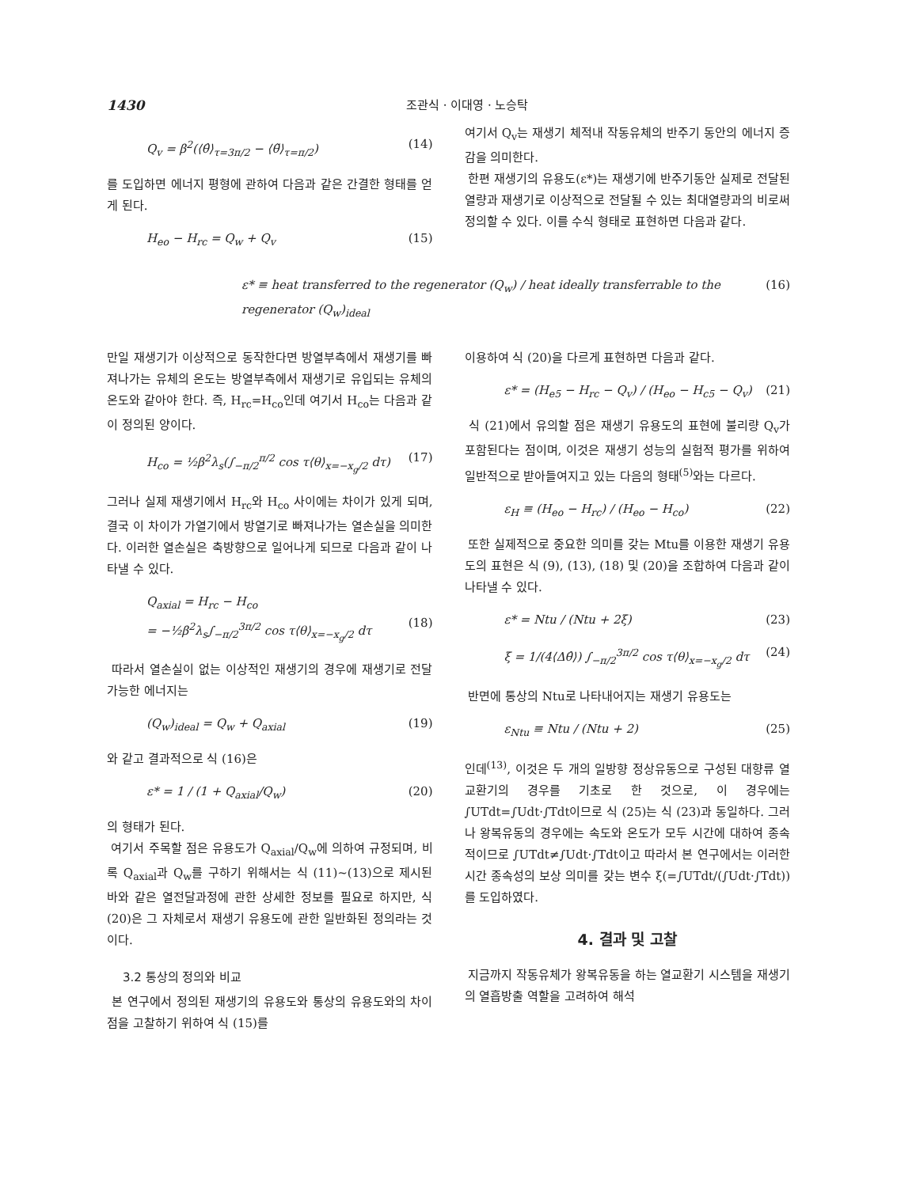1430 조관식 · 이대영 · 노승탁
Q<sub>v</sub> = β<sup>2</sup>(⟨θ̂⟩<sub>τ=3π/2</sub> − ⟨θ̃⟩<sub>τ=π/2</sub>) (14)
를 도입하면 에너지 평형에 관하여 다음과 같은 간결한 형태를 얻게 된다.
H<sub>eo</sub> − H<sub>rc</sub> = Q<sub>w</sub> + Q<sub>v</sub> (15)
여기서 Q<sub>v</sub>는 재생기 체적내 작동유체의 반주기 동안의 에너지 증감을 의미한다.
한편 재생기의 유용도(ε*)는 재생기에 반주기동안 실제로 전달된 열량과 재생기로 이상적으로 전달될 수 있는 최대열량과의 비로써 정의할 수 있다. 이를 수식 형태로 표현하면 다음과 같다.
ε* ≡ heat transferred to the regenerator (Q<sub>w</sub>) / heat ideally transferrable to the regenerator (Q<sub>w</sub>)<sub>ideal</sub> (16)
만일 재생기가 이상적으로 동작한다면 방열부측에서 재생기를 빠져나가는 유체의 온도는 방열부측에서 재생기로 유입되는 유체의 온도와 같아야 한다. 즉, H<sub>rc</sub>=H<sub>co</sub>인데 여기서 H<sub>co</sub>는 다음과 같이 정의된 양이다.
H<sub>co</sub> = ½β<sup>2</sup>λ<sub>s</sub>(∫<sub>−π/2</sub><sup>π/2</sup> cos τ⟨θ⟩<sub>x=−x<sub>g</sub>/2</sub> dτ) (17)
그러나 실제 재생기에서 H<sub>rc</sub>와 H<sub>co</sub> 사이에는 차이가 있게 되며, 결국 이 차이가 가열기에서 방열기로 빠져나가는 열손실을 의미한다. 이러한 열손실은 축방향으로 일어나게 되므로 다음과 같이 나타낼 수 있다.
Q<sub>axial</sub> = H<sub>rc</sub> − H<sub>co</sub>
= −½β<sup>2</sup>λ<sub>s</sub>∫<sub>−π/2</sub><sup>3π/2</sup> cos τ⟨θ⟩<sub>x=−x<sub>g</sub>/2</sub> dτ
(18)
따라서 열손실이 없는 이상적인 재생기의 경우에 재생기로 전달가능한 에너지는
(Q<sub>w</sub>)<sub>ideal</sub> = Q<sub>w</sub> + Q<sub>axial</sub> (19)
와 같고 결과적으로 식 (16)은
ε* = 1 / (1 + Q<sub>axial</sub>/Q<sub>w</sub>) (20)
의 형태가 된다.
여기서 주목할 점은 유용도가 Q<sub>axial</sub>/Q<sub>w</sub>에 의하여 규정되며, 비록 Q<sub>axial</sub>과 Q<sub>w</sub>를 구하기 위해서는 식 (11)~(13)으로 제시된 바와 같은 열전달과정에 관한 상세한 정보를 필요로 하지만, 식 (20)은 그 자체로서 재생기 유용도에 관한 일반화된 정의라는 것이다.
3.2 통상의 정의와 비교
본 연구에서 정의된 재생기의 유용도와 통상의 유용도와의 차이점을 고찰하기 위하여 식 (15)를
이용하여 식 (20)을 다르게 표현하면 다음과 같다.
ε* = (H<sub>e5</sub> − H<sub>rc</sub> − Q<sub>v</sub>) / (H<sub>eo</sub> − H<sub>c5</sub> − Q<sub>v</sub>) (21)
식 (21)에서 유의할 점은 재생기 유용도의 표현에 불리량 Q<sub>v</sub>가 포함된다는 점이며, 이것은 재생기 성능의 실험적 평가를 위하여 일반적으로 받아들여지고 있는 다음의 형태<sup>(5)</sup>와는 다르다.
ε<sub>H</sub> ≡ (H<sub>eo</sub> − H<sub>rc</sub>) / (H<sub>eo</sub> − H<sub>co</sub>) (22)
또한 실제적으로 중요한 의미를 갖는 Mtu를 이용한 재생기 유용도의 표현은 식 (9), (13), (18) 및 (20)을 조합하여 다음과 같이 나타낼 수 있다.
ε* = Ntu / (Ntu + 2ξ) (23)
ξ = 1/(4⟨Δθ̂⟩) ∫<sub>−π/2</sub><sup>3π/2</sup> cos τ⟨θ⟩<sub>x=−x<sub>g</sub>/2</sub> dτ (24)
반면에 통상의 Ntu로 나타내어지는 재생기 유용도는
ε<sub>Ntu</sub> ≡ Ntu / (Ntu + 2) (25)
인데<sup>(13)</sup>, 이것은 두 개의 일방향 정상유동으로 구성된 대향류 열교환기의 경우를 기초로 한 것으로, 이 경우에는 ∫UTdt=∫Udt·∫Tdt이므로 식 (25)는 식 (23)과 동일하다. 그러나 왕복유동의 경우에는 속도와 온도가 모두 시간에 대하여 종속적이므로 ∫UTdt≠∫Udt·∫Tdt이고 따라서 본 연구에서는 이러한 시간 종속성의 보상 의미를 갖는 변수 ξ(=∫UTdt/(∫Udt·∫Tdt))를 도입하였다.
4. 결과 및 고찰
지금까지 작동유체가 왕복유동을 하는 열교환기 시스템을 재생기의 열흡방출 역할을 고려하여 해석